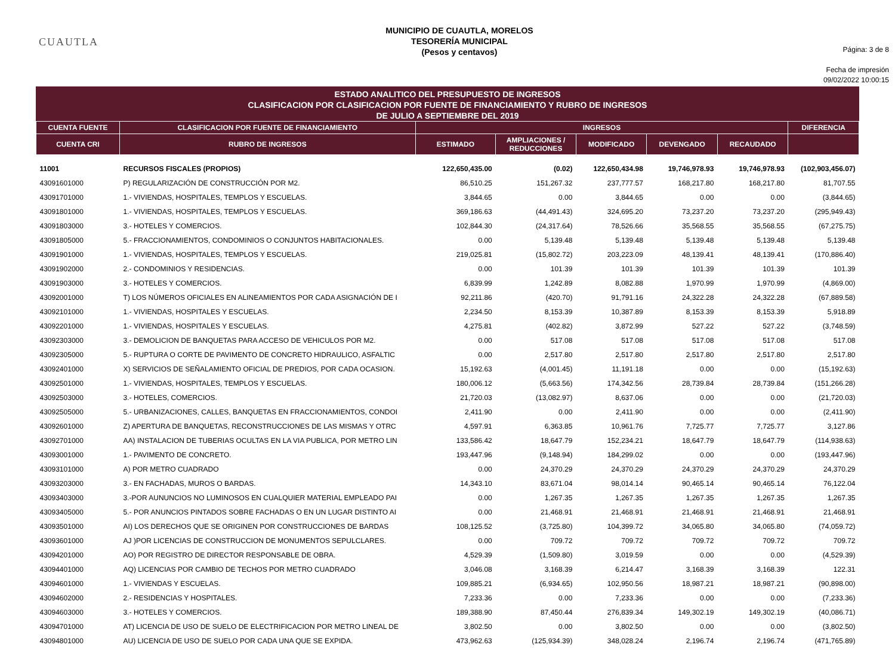CUAUTLA
MUNICIPIO DE CUAUTLA, MORELOS
TESORERÍA MUNICIPAL
(Pesos y centavos)
Página: 3 de 8
Fecha de impresión
09/02/2022 10:00:15
ESTADO ANALITICO DEL PRESUPUESTO DE INGRESOS
CLASIFICACION POR CLASIFICACION POR FUENTE DE FINANCIAMIENTO Y RUBRO DE INGRESOS
DE JULIO A SEPTIEMBRE DEL 2019
| CUENTA FUENTE | CLASIFICACION POR FUENTE DE FINANCIAMIENTO | INGRESOS | | | | | DIFERENCIA |
| --- | --- | --- | --- | --- | --- | --- | --- |
| CUENTA CRI | RUBRO DE INGRESOS | ESTIMADO | AMPLIACIONES / REDUCCIONES | MODIFICADO | DEVENGADO | RECAUDADO | |
| 11001 | RECURSOS FISCALES (PROPIOS) | 122,650,435.00 | (0.02) | 122,650,434.98 | 19,746,978.93 | 19,746,978.93 | (102,903,456.07) |
| 43091601000 | P) REGULARIZACIÓN DE CONSTRUCCIÓN POR M2. | 86,510.25 | 151,267.32 | 237,777.57 | 168,217.80 | 168,217.80 | 81,707.55 |
| 43091701000 | 1.- VIVIENDAS, HOSPITALES, TEMPLOS Y ESCUELAS. | 3,844.65 | 0.00 | 3,844.65 | 0.00 | 0.00 | (3,844.65) |
| 43091801000 | 1.- VIVIENDAS, HOSPITALES, TEMPLOS Y ESCUELAS. | 369,186.63 | (44,491.43) | 324,695.20 | 73,237.20 | 73,237.20 | (295,949.43) |
| 43091803000 | 3.- HOTELES Y COMERCIOS. | 102,844.30 | (24,317.64) | 78,526.66 | 35,568.55 | 35,568.55 | (67,275.75) |
| 43091805000 | 5.- FRACCIONAMIENTOS, CONDOMINIOS O CONJUNTOS HABITACIONALES. | 0.00 | 5,139.48 | 5,139.48 | 5,139.48 | 5,139.48 | 5,139.48 |
| 43091901000 | 1.- VIVIENDAS, HOSPITALES, TEMPLOS Y ESCUELAS. | 219,025.81 | (15,802.72) | 203,223.09 | 48,139.41 | 48,139.41 | (170,886.40) |
| 43091902000 | 2.- CONDOMINIOS Y RESIDENCIAS. | 0.00 | 101.39 | 101.39 | 101.39 | 101.39 | 101.39 |
| 43091903000 | 3.- HOTELES Y COMERCIOS. | 6,839.99 | 1,242.89 | 8,082.88 | 1,970.99 | 1,970.99 | (4,869.00) |
| 43092001000 | T) LOS NÚMEROS OFICIALES EN ALINEAMIENTOS POR CADA ASIGNACIÓN DE I | 92,211.86 | (420.70) | 91,791.16 | 24,322.28 | 24,322.28 | (67,889.58) |
| 43092101000 | 1.- VIVIENDAS, HOSPITALES Y ESCUELAS. | 2,234.50 | 8,153.39 | 10,387.89 | 8,153.39 | 8,153.39 | 5,918.89 |
| 43092201000 | 1.- VIVIENDAS, HOSPITALES Y ESCUELAS. | 4,275.81 | (402.82) | 3,872.99 | 527.22 | 527.22 | (3,748.59) |
| 43092303000 | 3.- DEMOLICION DE BANQUETAS PARA ACCESO DE VEHICULOS POR M2. | 0.00 | 517.08 | 517.08 | 517.08 | 517.08 | 517.08 |
| 43092305000 | 5.- RUPTURA O CORTE DE PAVIMENTO DE CONCRETO HIDRAULICO, ASFALTIC | 0.00 | 2,517.80 | 2,517.80 | 2,517.80 | 2,517.80 | 2,517.80 |
| 43092401000 | X) SERVICIOS DE SEÑALAMIENTO OFICIAL DE PREDIOS, POR CADA OCASION. | 15,192.63 | (4,001.45) | 11,191.18 | 0.00 | 0.00 | (15,192.63) |
| 43092501000 | 1.- VIVIENDAS, HOSPITALES, TEMPLOS Y ESCUELAS. | 180,006.12 | (5,663.56) | 174,342.56 | 28,739.84 | 28,739.84 | (151,266.28) |
| 43092503000 | 3.- HOTELES, COMERCIOS. | 21,720.03 | (13,082.97) | 8,637.06 | 0.00 | 0.00 | (21,720.03) |
| 43092505000 | 5.- URBANIZACIONES, CALLES, BANQUETAS EN FRACCIONAMIENTOS, CONDOI | 2,411.90 | 0.00 | 2,411.90 | 0.00 | 0.00 | (2,411.90) |
| 43092601000 | Z) APERTURA DE BANQUETAS, RECONSTRUCCIONES DE LAS MISMAS Y OTRC | 4,597.91 | 6,363.85 | 10,961.76 | 7,725.77 | 7,725.77 | 3,127.86 |
| 43092701000 | AA) INSTALACION DE TUBERIAS OCULTAS EN LA VIA PUBLICA, POR METRO LIN | 133,586.42 | 18,647.79 | 152,234.21 | 18,647.79 | 18,647.79 | (114,938.63) |
| 43093001000 | 1.- PAVIMENTO DE CONCRETO. | 193,447.96 | (9,148.94) | 184,299.02 | 0.00 | 0.00 | (193,447.96) |
| 43093101000 | A) POR METRO CUADRADO | 0.00 | 24,370.29 | 24,370.29 | 24,370.29 | 24,370.29 | 24,370.29 |
| 43093203000 | 3.- EN FACHADAS, MUROS O BARDAS. | 14,343.10 | 83,671.04 | 98,014.14 | 90,465.14 | 90,465.14 | 76,122.04 |
| 43093403000 | 3.-POR AUNUNCIOS NO LUMINOSOS EN CUALQUIER MATERIAL EMPLEADO PAI | 0.00 | 1,267.35 | 1,267.35 | 1,267.35 | 1,267.35 | 1,267.35 |
| 43093405000 | 5.- POR ANUNCIOS PINTADOS SOBRE FACHADAS O EN UN LUGAR DISTINTO AI | 0.00 | 21,468.91 | 21,468.91 | 21,468.91 | 21,468.91 | 21,468.91 |
| 43093501000 | AI) LOS DERECHOS QUE SE ORIGINEN POR CONSTRUCCIONES DE BARDAS | 108,125.52 | (3,725.80) | 104,399.72 | 34,065.80 | 34,065.80 | (74,059.72) |
| 43093601000 | AJ )POR LICENCIAS DE CONSTRUCCION DE MONUMENTOS SEPULCLARES. | 0.00 | 709.72 | 709.72 | 709.72 | 709.72 | 709.72 |
| 43094201000 | AO) POR REGISTRO DE DIRECTOR RESPONSABLE DE OBRA. | 4,529.39 | (1,509.80) | 3,019.59 | 0.00 | 0.00 | (4,529.39) |
| 43094401000 | AQ) LICENCIAS POR CAMBIO DE TECHOS POR METRO CUADRADO | 3,046.08 | 3,168.39 | 6,214.47 | 3,168.39 | 3,168.39 | 122.31 |
| 43094601000 | 1.- VIVIENDAS Y ESCUELAS. | 109,885.21 | (6,934.65) | 102,950.56 | 18,987.21 | 18,987.21 | (90,898.00) |
| 43094602000 | 2.- RESIDENCIAS Y HOSPITALES. | 7,233.36 | 0.00 | 7,233.36 | 0.00 | 0.00 | (7,233.36) |
| 43094603000 | 3.- HOTELES Y COMERCIOS. | 189,388.90 | 87,450.44 | 276,839.34 | 149,302.19 | 149,302.19 | (40,086.71) |
| 43094701000 | AT) LICENCIA DE USO DE SUELO DE ELECTRIFICACION POR METRO LINEAL DE | 3,802.50 | 0.00 | 3,802.50 | 0.00 | 0.00 | (3,802.50) |
| 43094801000 | AU) LICENCIA DE USO DE SUELO POR CADA UNA QUE SE EXPIDA. | 473,962.63 | (125,934.39) | 348,028.24 | 2,196.74 | 2,196.74 | (471,765.89) |